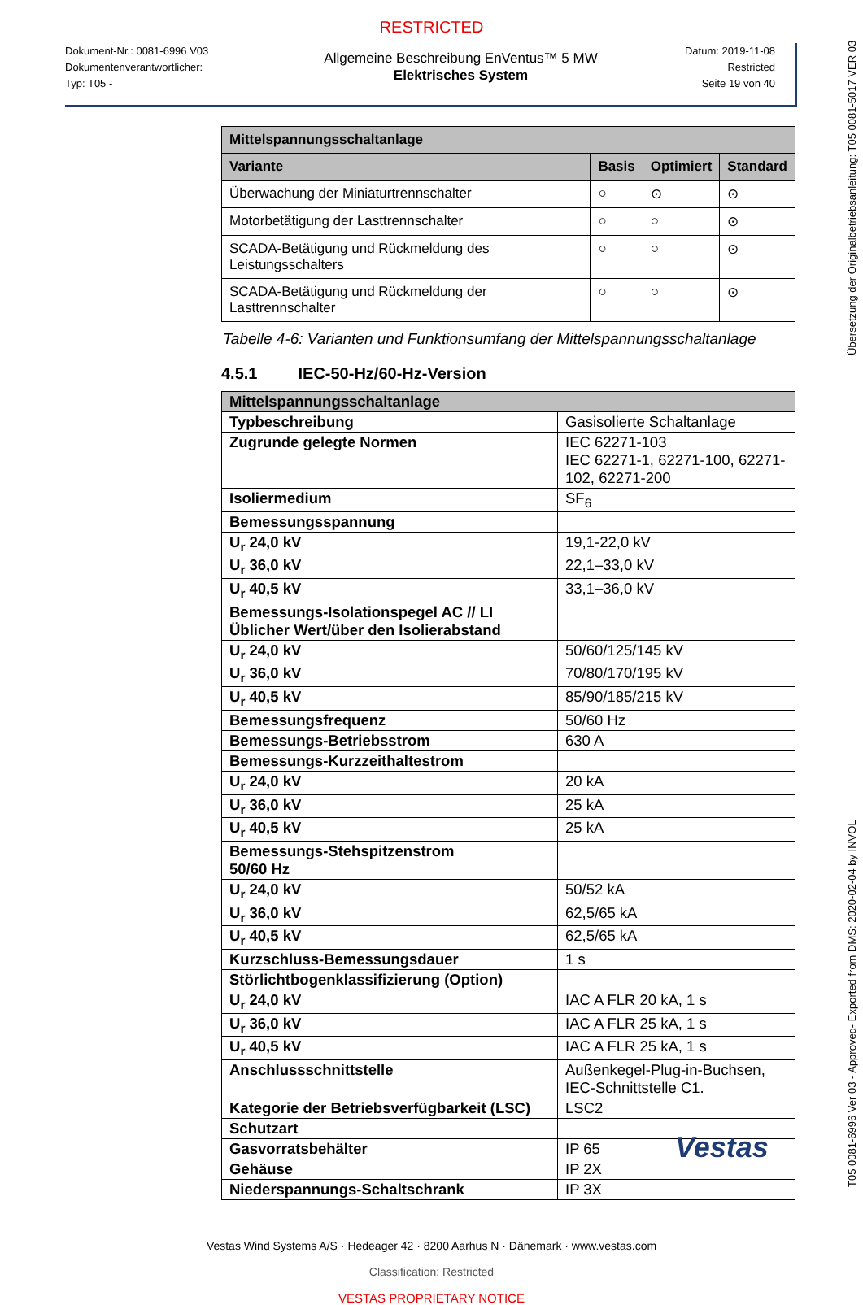RESTRICTED
Dokument-Nr.: 0081-6996 V03
Dokumentenverantwortlicher:
Typ: T05 -
Allgemeine Beschreibung EnVentus™ 5 MW
Elektrisches System
Datum: 2019-11-08
Restricted
Seite 19 von 40
| Mittelspannungsschaltanlage | | | |
| Variante | Basis | Optimiert | Standard |
| Überwachung der Miniaturtrennschalter | ○ | ⊙ | ⊙ |
| Motorbetätigung der Lasttrennschalter | ○ | ○ | ⊙ |
| SCADA-Betätigung und Rückmeldung des Leistungsschalters | ○ | ○ | ⊙ |
| SCADA-Betätigung und Rückmeldung der Lasttrennschalter | ○ | ○ | ⊙ |
Tabelle 4-6: Varianten und Funktionsumfang der Mittelspannungsschaltanlage
4.5.1 IEC-50-Hz/60-Hz-Version
| Mittelspannungsschaltanlage | |
| Typbeschreibung | Gasisolierte Schaltanlage |
| Zugrunde gelegte Normen | IEC 62271-103 IEC 62271-1, 62271-100, 62271-102, 62271-200 |
| Isoliermedium | SF<sub>6</sub> |
| Bemessungsspannung | |
| U<sub>r</sub> 24,0 kV | 19,1-22,0 kV |
| U<sub>r</sub> 36,0 kV | 22,1–33,0 kV |
| U<sub>r</sub> 40,5 kV | 33,1–36,0 kV |
| Bemessungs-Isolationspegel AC // LI Üblicher Wert/über den Isolierabstand | |
| U<sub>r</sub> 24,0 kV | 50/60/125/145 kV |
| U<sub>r</sub> 36,0 kV | 70/80/170/195 kV |
| U<sub>r</sub> 40,5 kV | 85/90/185/215 kV |
| Bemessungsfrequenz | 50/60 Hz |
| Bemessungs-Betriebsstrom | 630 A |
| Bemessungs-Kurzzeithaltestrom | |
| U<sub>r</sub> 24,0 kV | 20 kA |
| U<sub>r</sub> 36,0 kV | 25 kA |
| U<sub>r</sub> 40,5 kV | 25 kA |
| Bemessungs-Stehspitzenstrom 50/60 Hz | |
| U<sub>r</sub> 24,0 kV | 50/52 kA |
| U<sub>r</sub> 36,0 kV | 62,5/65 kA |
| U<sub>r</sub> 40,5 kV | 62,5/65 kA |
| Kurzschluss-Bemessungsdauer | 1 s |
| Störlichtbogenklassifizierung (Option) | |
| U<sub>r</sub> 24,0 kV | IAC A FLR 20 kA, 1 s |
| U<sub>r</sub> 36,0 kV | IAC A FLR 25 kA, 1 s |
| U<sub>r</sub> 40,5 kV | IAC A FLR 25 kA, 1 s |
| Anschlussschnittstelle | Außenkegel-Plug-in-Buchsen, IEC-Schnittstelle C1. |
| Kategorie der Betriebsverfügbarkeit (LSC) | LSC2 |
| Schutzart | |
| Gasvorratsbehälter | IP 65 |
| Gehäuse | IP 2X |
| Niederspannungs-Schaltschrank | IP 3X |
Vestas Wind Systems A/S · Hedeager 42 · 8200 Aarhus N · Dänemark · www.vestas.com
Classification: Restricted
VESTAS PROPRIETARY NOTICE
Vestas
T05 0081-6996 Ver 03 - Approved- Exported from DMS: 2020-02-04 by INVOL Übersetzung der Originalbetriebsanleitung: T05 0081-5017 VER 03